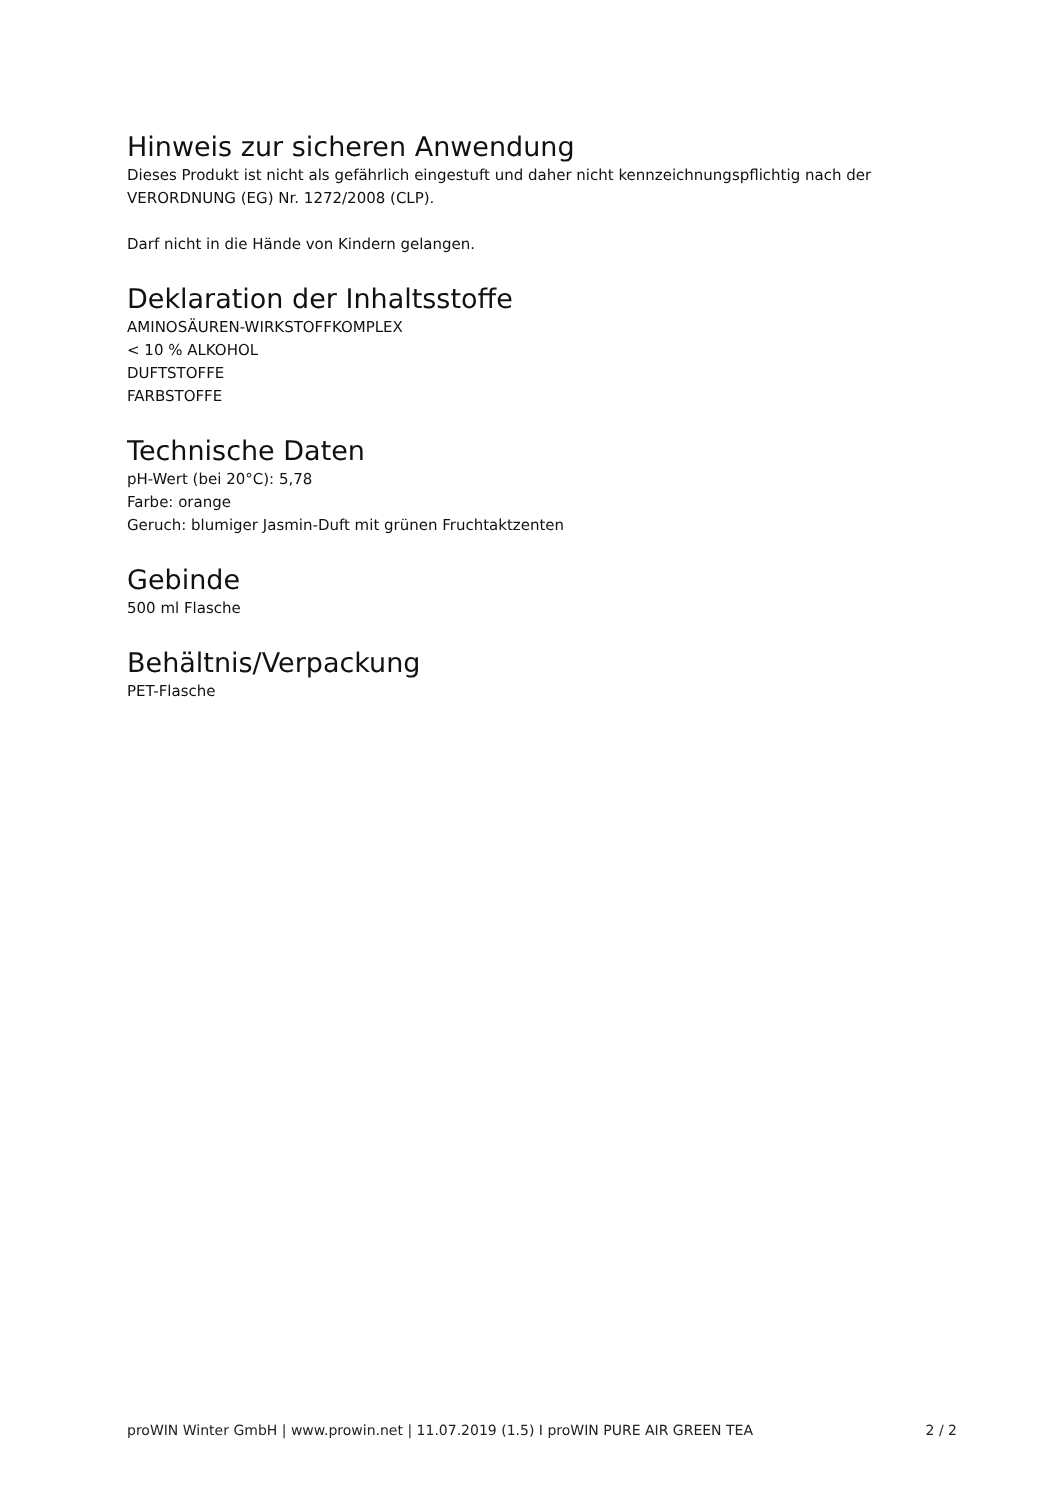Hinweis zur sicheren Anwendung
Dieses Produkt ist nicht als gefährlich eingestuft und daher nicht kennzeichnungspflichtig nach der VERORDNUNG (EG) Nr. 1272/2008 (CLP).
Darf nicht in die Hände von Kindern gelangen.
Deklaration der Inhaltsstoffe
AMINOSÄUREN-WIRKSTOFFKOMPLEX
< 10 % ALKOHOL
DUFTSTOFFE
FARBSTOFFE
Technische Daten
pH-Wert (bei 20°C): 5,78
Farbe: orange
Geruch: blumiger Jasmin-Duft mit grünen Fruchtaktzenten
Gebinde
500 ml Flasche
Behältnis/Verpackung
PET-Flasche
proWIN Winter GmbH | www.prowin.net | 11.07.2019 (1.5) I proWIN PURE AIR GREEN TEA 2 / 2